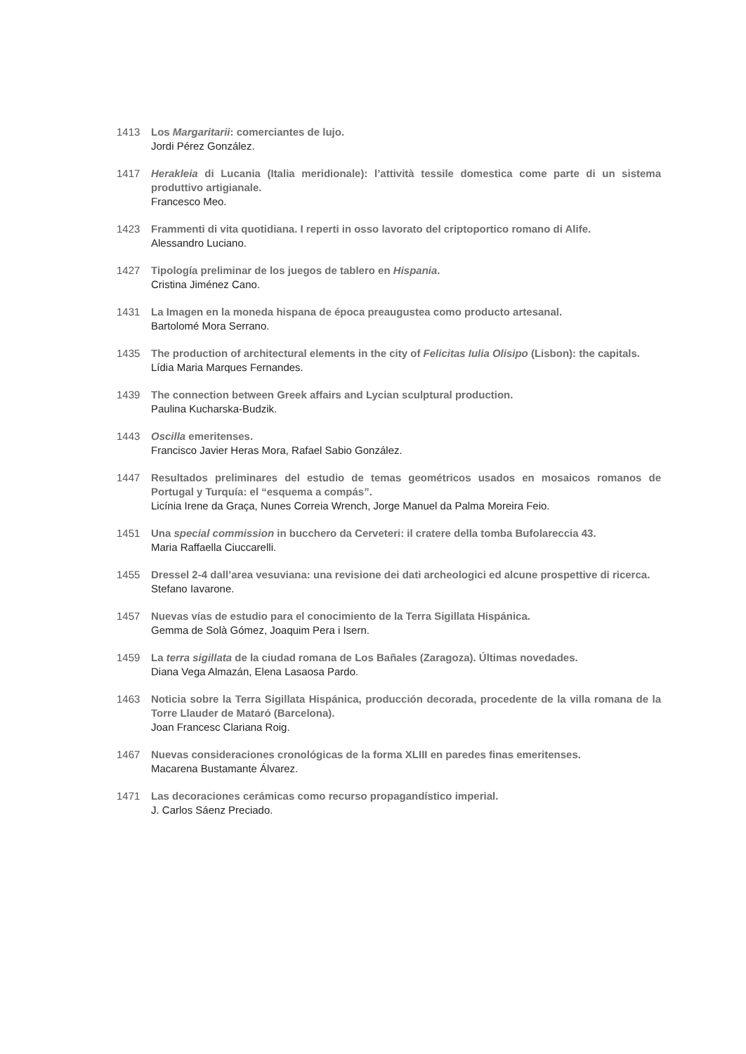1413 Los Margaritarii: comerciantes de lujo.
Jordi Pérez González.
1417 Herakleia di Lucania (Italia meridionale): l’attività tessile domestica come parte di un sistema produttivo artigianale.
Francesco Meo.
1423 Frammenti di vita quotidiana. I reperti in osso lavorato del criptoportico romano di Alife.
Alessandro Luciano.
1427 Tipología preliminar de los juegos de tablero en Hispania.
Cristina Jiménez Cano.
1431 La Imagen en la moneda hispana de época preaugustea como producto artesanal.
Bartolomé Mora Serrano.
1435 The production of architectural elements in the city of Felicitas Iulia Olisipo (Lisbon): the capitals.
Lídia Maria Marques Fernandes.
1439 The connection between Greek affairs and Lycian sculptural production.
Paulina Kucharska-Budzik.
1443 Oscilla emeritenses.
Francisco Javier Heras Mora, Rafael Sabio González.
1447 Resultados preliminares del estudio de temas geométricos usados en mosaicos romanos de Portugal y Turquía: el “esquema a compás”.
Licínia Irene da Graça, Nunes Correia Wrench, Jorge Manuel da Palma Moreira Feio.
1451 Una special commission in bucchero da Cerveteri: il cratere della tomba Bufolareccia 43.
Maria Raffaella Ciuccarelli.
1455 Dressel 2-4 dall’area vesuviana: una revisione dei dati archeologici ed alcune prospettive di ricerca.
Stefano Iavarone.
1457 Nuevas vías de estudio para el conocimiento de la Terra Sigillata Hispánica.
Gemma de Solà Gómez, Joaquim Pera i Isern.
1459 La terra sigillata de la ciudad romana de Los Bañales (Zaragoza). Últimas novedades.
Diana Vega Almazán, Elena Lasaosa Pardo.
1463 Noticia sobre la Terra Sigillata Hispánica, producción decorada, procedente de la villa romana de la Torre Llauder de Mataró (Barcelona).
Joan Francesc Clariana Roig.
1467 Nuevas consideraciones cronológicas de la forma XLIII en paredes finas emeritenses.
Macarena Bustamante Álvarez.
1471 Las decoraciones cerámicas como recurso propagandístico imperial.
J. Carlos Sáenz Preciado.